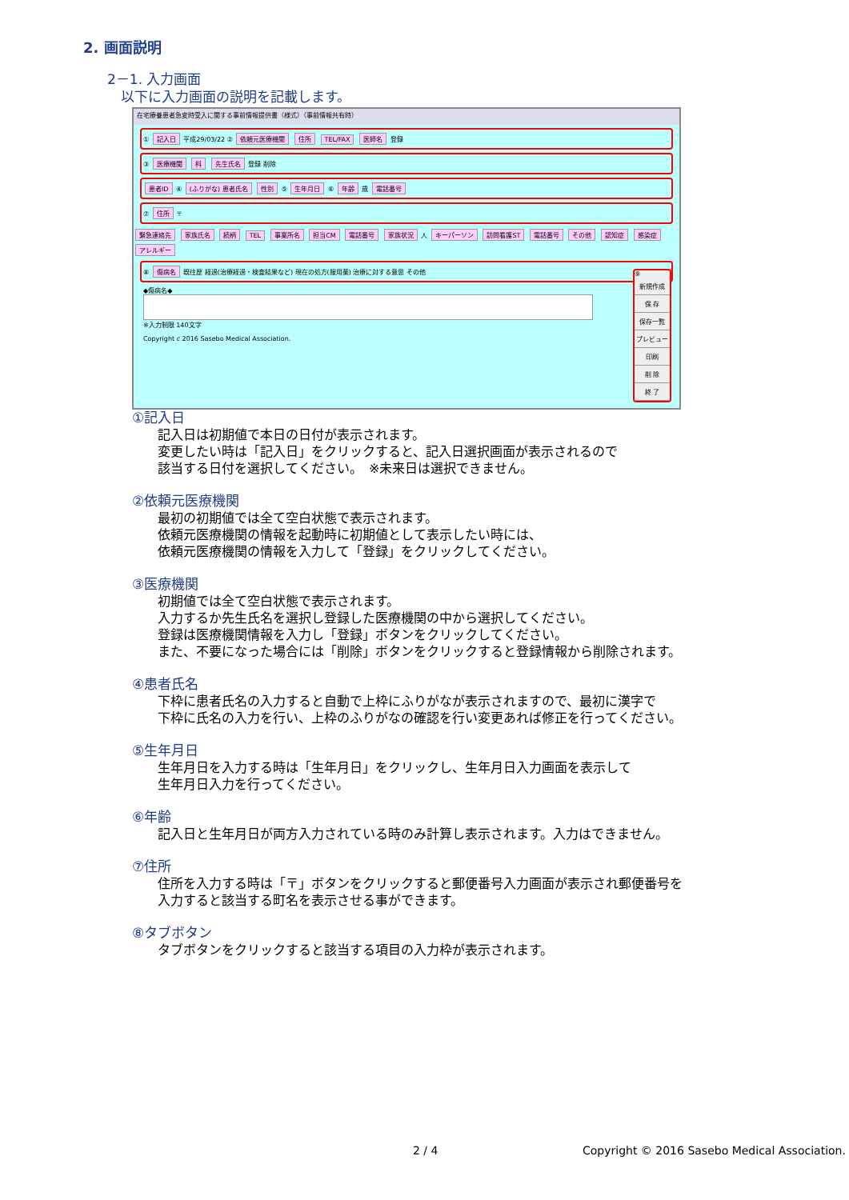2. 画面説明
2－1. 入力画面
　以下に入力画面の説明を記載します。
在宅療養患者急変時受入に関する事前情報提供書（様式）（事前情報共有時）
① 記入日 平成29/03/22 ② 依頼元医療機関 住所 TEL/FAX 医師名 登録
③ 医療機関 科 先生氏名 登録 削除
患者ID ④ (ふりがな) 患者氏名 性別 ⑤ 生年月日 ⑥ 年齢 歳 電話番号
⑦ 住所 〒
緊急連絡先 家族氏名 続柄 TEL 事業所名 担当CM 電話番号 家族状況 人 キーパーソン 訪問看護ST 電話番号 その他 認知症 感染症 アレルギー
⑧ 傷病名 既往歴 経過(治療経過・検査結果など) 現在の処方(服用薬) 治療に対する意思 その他
◆傷病名◆
※入力制限 140文字
Copyright c 2016 Sasebo Medical Association.
⑨
新規作成
保 存
保存一覧
プレビュー
印刷
削 除
終 了
①記入日
記入日は初期値で本日の日付が表示されます。
変更したい時は「記入日」をクリックすると、記入日選択画面が表示されるので
該当する日付を選択してください。　※未来日は選択できません。
②依頼元医療機関
最初の初期値では全て空白状態で表示されます。
依頼元医療機関の情報を起動時に初期値として表示したい時には、
依頼元医療機関の情報を入力して「登録」をクリックしてください。
③医療機関
初期値では全て空白状態で表示されます。
入力するか先生氏名を選択し登録した医療機関の中から選択してください。
登録は医療機関情報を入力し「登録」ボタンをクリックしてください。
また、不要になった場合には「削除」ボタンをクリックすると登録情報から削除されます。
④患者氏名
下枠に患者氏名の入力すると自動で上枠にふりがなが表示されますので、最初に漢字で
下枠に氏名の入力を行い、上枠のふりがなの確認を行い変更あれば修正を行ってください。
⑤生年月日
生年月日を入力する時は「生年月日」をクリックし、生年月日入力画面を表示して
生年月日入力を行ってください。
⑥年齢
記入日と生年月日が両方入力されている時のみ計算し表示されます。入力はできません。
⑦住所
住所を入力する時は「〒」ボタンをクリックすると郵便番号入力画面が表示され郵便番号を
入力すると該当する町名を表示させる事ができます。
⑧タブボタン
タブボタンをクリックすると該当する項目の入力枠が表示されます。
2 / 4 Copyright © 2016 Sasebo Medical Association.